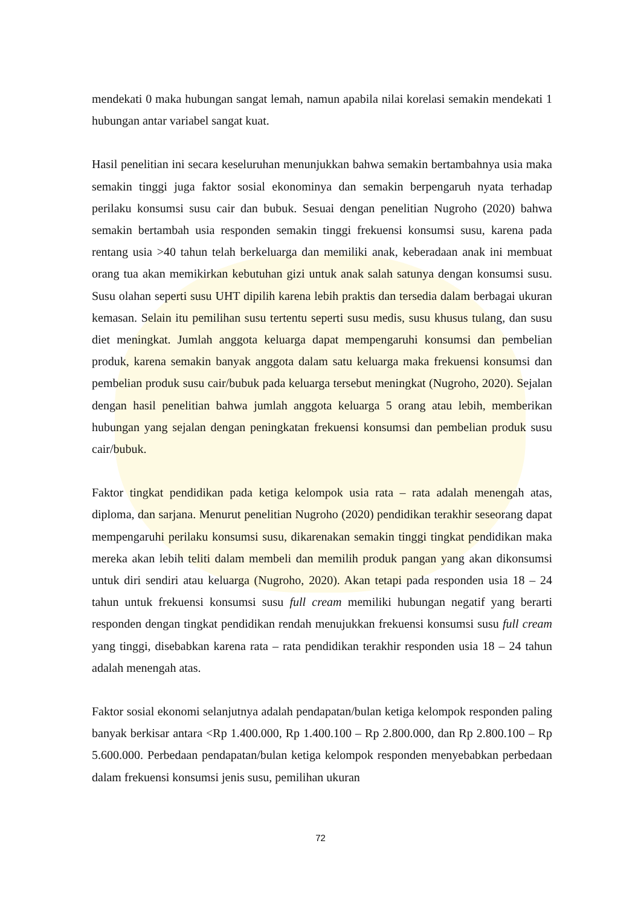mendekati 0 maka hubungan sangat lemah, namun apabila nilai korelasi semakin mendekati 1 hubungan antar variabel sangat kuat.
Hasil penelitian ini secara keseluruhan menunjukkan bahwa semakin bertambahnya usia maka semakin tinggi juga faktor sosial ekonominya dan semakin berpengaruh nyata terhadap perilaku konsumsi susu cair dan bubuk. Sesuai dengan penelitian Nugroho (2020) bahwa semakin bertambah usia responden semakin tinggi frekuensi konsumsi susu, karena pada rentang usia >40 tahun telah berkeluarga dan memiliki anak, keberadaan anak ini membuat orang tua akan memikirkan kebutuhan gizi untuk anak salah satunya dengan konsumsi susu. Susu olahan seperti susu UHT dipilih karena lebih praktis dan tersedia dalam berbagai ukuran kemasan. Selain itu pemilihan susu tertentu seperti susu medis, susu khusus tulang, dan susu diet meningkat. Jumlah anggota keluarga dapat mempengaruhi konsumsi dan pembelian produk, karena semakin banyak anggota dalam satu keluarga maka frekuensi konsumsi dan pembelian produk susu cair/bubuk pada keluarga tersebut meningkat (Nugroho, 2020). Sejalan dengan hasil penelitian bahwa jumlah anggota keluarga 5 orang atau lebih, memberikan hubungan yang sejalan dengan peningkatan frekuensi konsumsi dan pembelian produk susu cair/bubuk.
Faktor tingkat pendidikan pada ketiga kelompok usia rata – rata adalah menengah atas, diploma, dan sarjana. Menurut penelitian Nugroho (2020) pendidikan terakhir seseorang dapat mempengaruhi perilaku konsumsi susu, dikarenakan semakin tinggi tingkat pendidikan maka mereka akan lebih teliti dalam membeli dan memilih produk pangan yang akan dikonsumsi untuk diri sendiri atau keluarga (Nugroho, 2020). Akan tetapi pada responden usia 18 – 24 tahun untuk frekuensi konsumsi susu full cream memiliki hubungan negatif yang berarti responden dengan tingkat pendidikan rendah menujukkan frekuensi konsumsi susu full cream yang tinggi, disebabkan karena rata – rata pendidikan terakhir responden usia 18 – 24 tahun adalah menengah atas.
Faktor sosial ekonomi selanjutnya adalah pendapatan/bulan ketiga kelompok responden paling banyak berkisar antara <Rp 1.400.000, Rp 1.400.100 – Rp 2.800.000, dan Rp 2.800.100 – Rp 5.600.000. Perbedaan pendapatan/bulan ketiga kelompok responden menyebabkan perbedaan dalam frekuensi konsumsi jenis susu, pemilihan ukuran
72